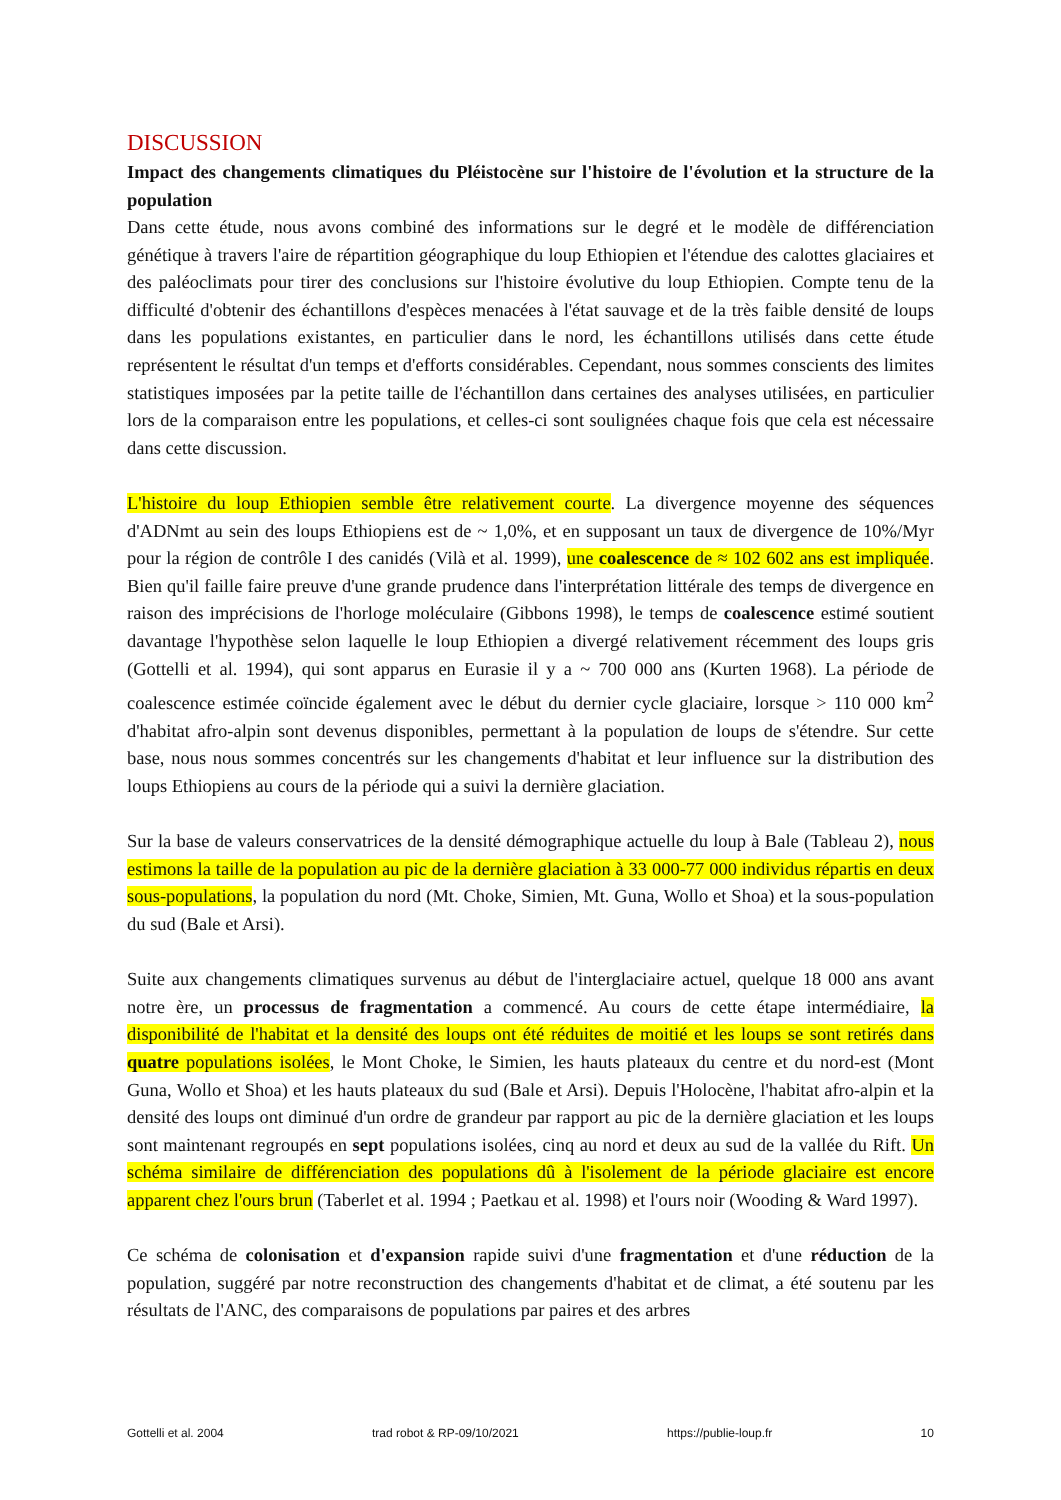DISCUSSION
Impact des changements climatiques du Pléistocène sur l'histoire de l'évolution et la structure de la population
Dans cette étude, nous avons combiné des informations sur le degré et le modèle de différenciation génétique à travers l'aire de répartition géographique du loup Ethiopien et l'étendue des calottes glaciaires et des paléoclimats pour tirer des conclusions sur l'histoire évolutive du loup Ethiopien. Compte tenu de la difficulté d'obtenir des échantillons d'espèces menacées à l'état sauvage et de la très faible densité de loups dans les populations existantes, en particulier dans le nord, les échantillons utilisés dans cette étude représentent le résultat d'un temps et d'efforts considérables. Cependant, nous sommes conscients des limites statistiques imposées par la petite taille de l'échantillon dans certaines des analyses utilisées, en particulier lors de la comparaison entre les populations, et celles-ci sont soulignées chaque fois que cela est nécessaire dans cette discussion.
L'histoire du loup Ethiopien semble être relativement courte. La divergence moyenne des séquences d'ADNmt au sein des loups Ethiopiens est de ~ 1,0%, et en supposant un taux de divergence de 10%/Myr pour la région de contrôle I des canidés (Vilà et al. 1999), une coalescence de ≈ 102 602 ans est impliquée. Bien qu'il faille faire preuve d'une grande prudence dans l'interprétation littérale des temps de divergence en raison des imprécisions de l'horloge moléculaire (Gibbons 1998), le temps de coalescence estimé soutient davantage l'hypothèse selon laquelle le loup Ethiopien a divergé relativement récemment des loups gris (Gottelli et al. 1994), qui sont apparus en Eurasie il y a ~ 700 000 ans (Kurten 1968). La période de coalescence estimée coïncide également avec le début du dernier cycle glaciaire, lorsque > 110 000 km<sup>2</sup> d'habitat afro-alpin sont devenus disponibles, permettant à la population de loups de s'étendre. Sur cette base, nous nous sommes concentrés sur les changements d'habitat et leur influence sur la distribution des loups Ethiopiens au cours de la période qui a suivi la dernière glaciation.
Sur la base de valeurs conservatrices de la densité démographique actuelle du loup à Bale (Tableau 2), nous estimons la taille de la population au pic de la dernière glaciation à 33 000-77 000 individus répartis en deux sous-populations, la population du nord (Mt. Choke, Simien, Mt. Guna, Wollo et Shoa) et la sous-population du sud (Bale et Arsi).
Suite aux changements climatiques survenus au début de l'interglaciaire actuel, quelque 18 000 ans avant notre ère, un processus de fragmentation a commencé. Au cours de cette étape intermédiaire, la disponibilité de l'habitat et la densité des loups ont été réduites de moitié et les loups se sont retirés dans quatre populations isolées, le Mont Choke, le Simien, les hauts plateaux du centre et du nord-est (Mont Guna, Wollo et Shoa) et les hauts plateaux du sud (Bale et Arsi). Depuis l'Holocène, l'habitat afro-alpin et la densité des loups ont diminué d'un ordre de grandeur par rapport au pic de la dernière glaciation et les loups sont maintenant regroupés en sept populations isolées, cinq au nord et deux au sud de la vallée du Rift. Un schéma similaire de différenciation des populations dû à l'isolement de la période glaciaire est encore apparent chez l'ours brun (Taberlet et al. 1994 ; Paetkau et al. 1998) et l'ours noir (Wooding & Ward 1997).
Ce schéma de colonisation et d'expansion rapide suivi d'une fragmentation et d'une réduction de la population, suggéré par notre reconstruction des changements d'habitat et de climat, a été soutenu par les résultats de l'ANC, des comparaisons de populations par paires et des arbres
Gottelli et al. 2004 trad robot & RP-09/10/2021 https://publie-loup.fr 10